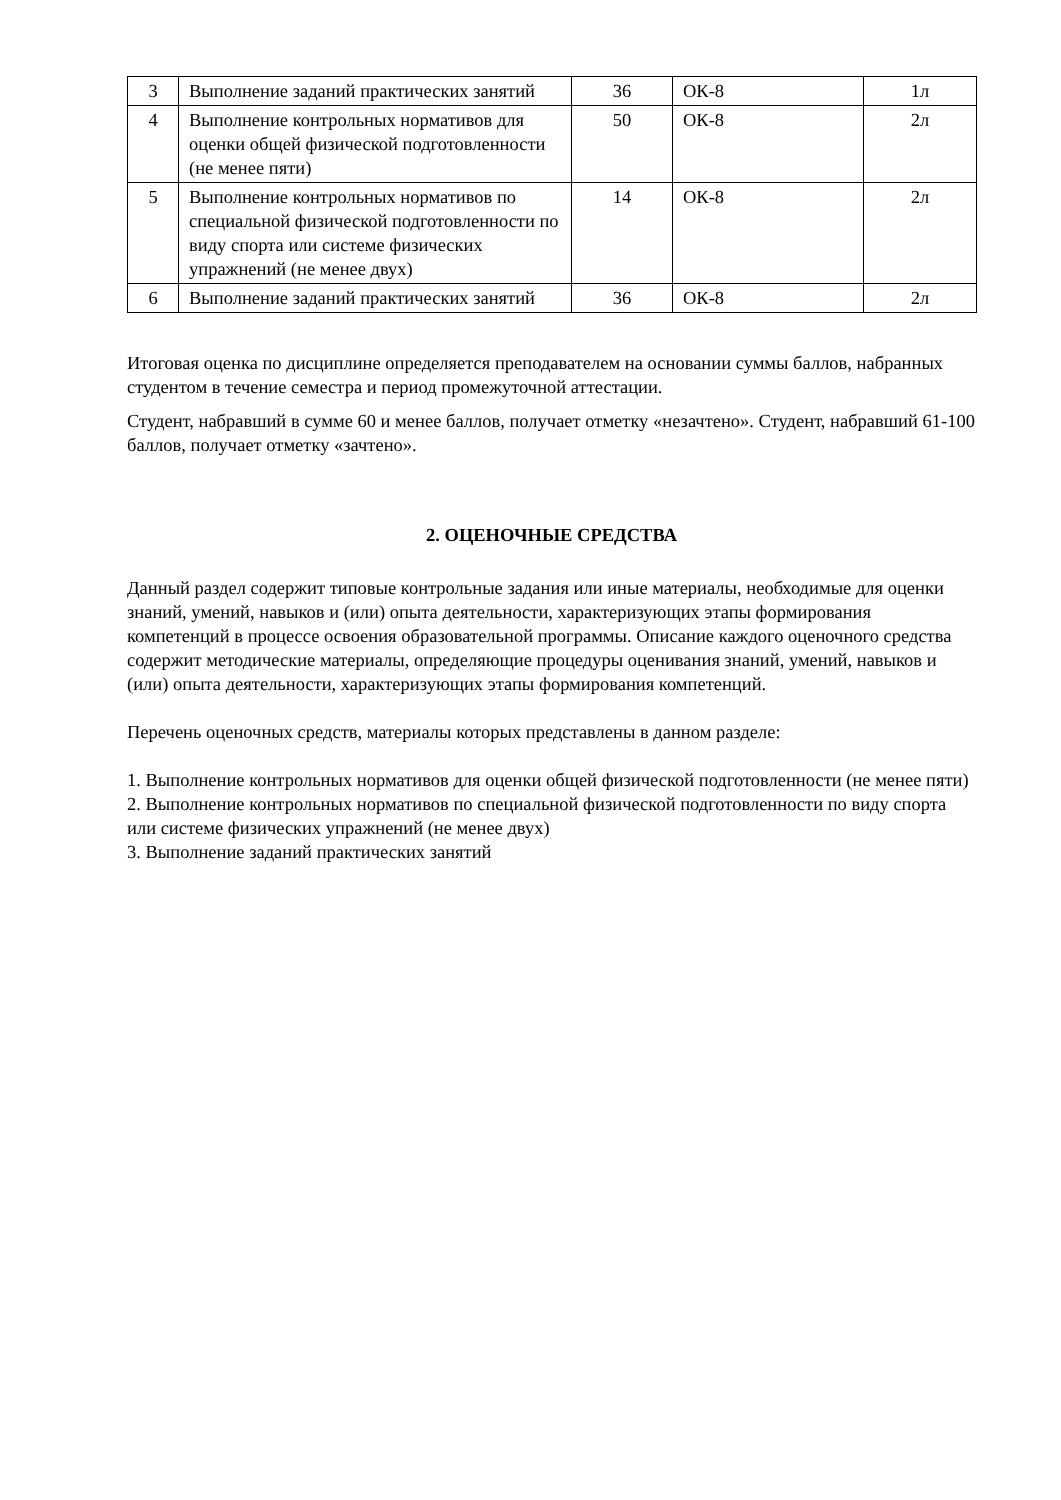| 3 | Выполнение заданий практических занятий | 36 | ОК-8 | 1л |
| 4 | Выполнение контрольных нормативов для оценки общей физической подготовленности (не менее пяти) | 50 | ОК-8 | 2л |
| 5 | Выполнение контрольных нормативов по специальной физической подготовленности по виду спорта или системе физических упражнений (не менее двух) | 14 | ОК-8 | 2л |
| 6 | Выполнение заданий практических занятий | 36 | ОК-8 | 2л |
Итоговая оценка по дисциплине определяется преподавателем на основании суммы баллов, набранных студентом в течение семестра и период промежуточной аттестации.
Студент, набравший в сумме 60 и менее баллов, получает отметку «незачтено». Студент, набравший 61-100 баллов, получает отметку «зачтено».
2. ОЦЕНОЧНЫЕ СРЕДСТВА
Данный раздел содержит типовые контрольные задания или иные материалы, необходимые для оценки знаний, умений, навыков и (или) опыта деятельности, характеризующих этапы формирования компетенций в процессе освоения образовательной программы. Описание каждого оценочного средства содержит методические материалы, определяющие процедуры оценивания знаний, умений, навыков и (или) опыта деятельности, характеризующих этапы формирования компетенций.
Перечень оценочных средств, материалы которых представлены в данном разделе:
1. Выполнение контрольных нормативов для оценки общей физической подготовленности (не менее пяти)
2. Выполнение контрольных нормативов по специальной физической подготовленности по виду спорта или системе физических упражнений (не менее двух)
3. Выполнение заданий практических занятий